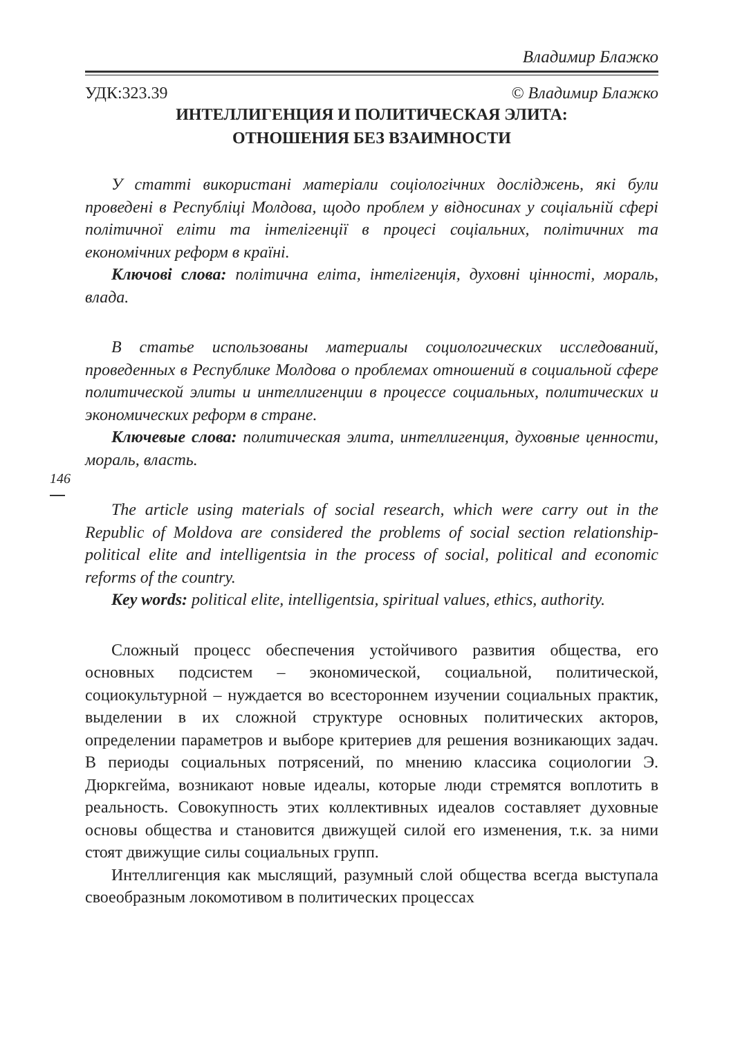Владимир Блажко
УДК:323.39 © Владимир Блажко
ИНТЕЛЛИГЕНЦИЯ И ПОЛИТИЧЕСКАЯ ЭЛИТА:
ОТНОШЕНИЯ БЕЗ ВЗАИМНОСТИ
У статті використані матеріали соціологічних досліджень, які були проведені в Республіці Молдова, щодо проблем у відносинах у соціальній сфері політичної еліти та інтелігенції в процесі соціальних, політичних та економічних реформ в країні.
Ключові слова: політична еліта, інтелігенція, духовні цінності, мораль, влада.
В статье использованы материалы социологических исследований, проведенных в Республике Молдова о проблемах отношений в социальной сфере политической элиты и интеллигенции в процессе социальных, политических и экономических реформ в стране.
Ключевые слова: политическая элита, интеллигенция, духовные ценности, мораль, власть.
146
The article using materials of social research, which were carry out in the Republic of Moldova are considered the problems of social section relationship-political elite and intelligentsia in the process of social, political and economic reforms of the country.
Key words: political elite, intelligentsia, spiritual values, ethics, authority.
Сложный процесс обеспечения устойчивого развития общества, его основных подсистем – экономической, социальной, политической, социокультурной – нуждается во всестороннем изучении социальных практик, выделении в их сложной структуре основных политических акторов, определении параметров и выборе критериев для решения возникающих задач. В периоды социальных потрясений, по мнению классика социологии Э. Дюркгейма, возникают новые идеалы, которые люди стремятся воплотить в реальность. Совокупность этих коллективных идеалов составляет духовные основы общества и становится движущей силой его изменения, т.к. за ними стоят движущие силы социальных групп.
Интеллигенция как мыслящий, разумный слой общества всегда выступала своеобразным локомотивом в политических процессах